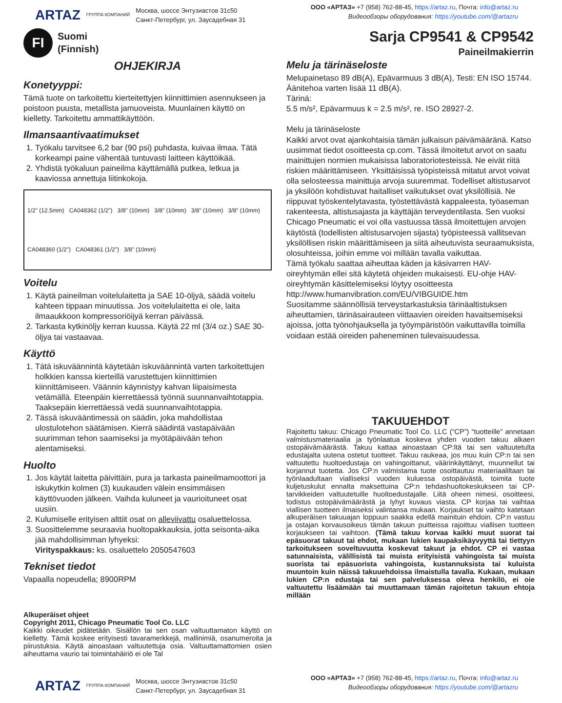ARTAZ ГРУППА КОМПАНИЙ
Москва, шоссе Энтузиастов 31с50
Санкт-Петербург, ул. Заусадебная 31
ООО «АРТАЗ» +7 (958) 762-88-45, https://artaz.ru, Почта: info@artaz.ru
Видеообзоры оборудования: https://youtube.com/@artazru
FI
Suomi
(Finnish)
Sarja CP9541 & CP9542
Paineilmakierrin
OHJEKIRJA
Konetyyppi:
Tämä tuote on tarkoitettu kierteitettyjen kiinnittimien asennukseen ja poistoon puusta, metallista jamuoveista. Muunlainen käyttö on kielletty. Tarkoitettu ammattikäyttöön.
Ilmansaantivaatimukset
1. Työkalu tarvitsee 6,2 bar (90 psi) puhdasta, kuivaa ilmaa. Tätä korkeampi paine vähentää tuntuvasti laitteen käyttöikää.
2. Yhdistä työkaluun paineilma käyttämällä putkea, letkua ja kaaviossa annettuja liitinkokoja.
1/2" (12.5mm) CA048362 (1/2") 3/8" (10mm) 3/8" (10mm) 3/8" (10mm) 3/8" (10mm) CA048360 (1/2") CA048361 (1/2") 3/8" (10mm)
Voitelu
1. Käytä paineilman voitelulaitetta ja SAE 10-öljyä, säädä voitelu kahteen tippaan minuutissa. Jos voitelulaitetta ei ole, laita ilmaaukkoon kompressoriöijyä kerran päivässä.
2. Tarkasta kytkinöljy kerran kuussa. Käytä 22 ml (3/4 oz.) SAE 30-öljya tai vastaavaa.
Käyttö
1. Tätä iskuväännintä käytetään iskuväännintä varten tarkoitettujen holkkien kanssa kierteillä varustettujen kiinnittimien kiinnittämiseen. Väännin käynnistyy kahvan liipaisimesta vetämällä. Eteenpäin kierrettäessä työnnä suunnanvaihtotappia. Taaksepäin kierrettäessä vedä suunnanvaihtotappia.
2. Tässä iskuvääntimessä on säädin, joka mahdollistaa ulostulotehon säätämisen. Kierrä säädintä vastapäivään suurimman tehon saamiseksi ja myötäpäivään tehon alentamiseksi.
Huolto
1. Jos käytät laitetta päivittäin, pura ja tarkasta paineilmamoottori ja iskukytkin kolmen (3) kuukauden välein ensimmäisen käyttövuoden jälkeen. Vaihda kuluneet ja vaurioituneet osat uusiin.
2. Kulumiselle erityisen alttiit osat on alleviivattu osaluettelossa.
3. Suosittelemme seuraavia huoltopakkauksia, jotta seisonta-aika jää mahdollisimman lyhyeksi:
Virityspakkaus: ks. osaluettelo 2050547603
Tekniset tiedot
Vapaalla nopeudella; 8900RPM
Alkuperäiset ohjeet
Copyright 2011, Chicago Pneumatic Tool Co. LLC
Kaikki oikeudet pidätetään. Sisällön tai sen osan valtuuttamaton käyttö on kielletty. Tämä koskee erityisesti tavaramerkkejä, mallinimiä, osanumeroita ja piirustuksia. Käytä ainoastaan valtuutettuja osia. Valtuuttamattomien osien aiheuttama vaurio tai toimintahäiriö ei ole Tal
Melu ja tärinäseloste
Melupainetaso 89 dB(A), Epävarmuus 3 dB(A), Testi: EN ISO 15744. Äänitehoa varten lisää 11 dB(A).
Tärinä:
5.5 m/s², Epävarmuus k = 2.5 m/s², re. ISO 28927-2.
Melu ja tärinäseloste
Kaikki arvot ovat ajankohtaisia tämän julkaisun päivämääränä. Katso uusimmat tiedot osoitteesta cp.com. Tässä ilmoitetut arvot on saatu mainittujen normien mukaisissa laboratoriotesteissä. Ne eivät riitä riskien määrittämiseen. Yksittäisissä työpisteissä mitatut arvot voivat olla selosteessa mainittuja arvoja suuremmat. Todelliset altistusarvot ja yksilöön kohdistuvat haitalliset vaikutukset ovat yksilöllisiä. Ne riippuvat työskentelytavasta, työstettävästä kappaleesta, työaseman rakenteesta, altistusajasta ja käyttäjän terveydentilasta. Sen vuoksi Chicago Pneumatic ei voi olla vastuussa tässä ilmoitettujen arvojen käytöstä (todellisten altistusarvojen sijasta) työpisteessä vallitsevan yksilöllisen riskin määrittämiseen ja siitä aiheutuvista seuraamuksista, olosuhteissa, joihin emme voi millään tavalla vaikuttaa.
Tämä työkalu saattaa aiheuttaa käden ja käsivarren HAV-oireyhtymän ellei sitä käytetä ohjeiden mukaisesti. EU-ohje HAV-oireyhtymän käsittelemiseksi löytyy osoitteesta http://www.humanvibration.com/EU/VIBGUIDE.htm
Suositamme säännöllisiä terveystarkastuksia tärinäaltistuksen aiheuttamien, tärinäsairauteen viittaavien oireiden havaitsemiseksi ajoissa, jotta työnohjauksella ja työympäristöön vaikuttavilla toimilla voidaan estää oireiden paheneminen tulevaisuudessa.
TAKUUEHDOT
Rajoitettu takuu: Chicago Pneumatic Tool Co. LLC (“CP”) “tuotteille” annetaan valmistusmateriaalia ja työnlaatua koskeva yhden vuoden takuu alkaen ostopäivämäärästä. Takuu kattaa ainoastaan CP:ltä tai sen valtuutetulta edustajalta uutena ostetut tuotteet. Takuu raukeaa, jos muu kuin CP:n tai sen valtuutettu huoltoedustaja on vahingoittanut, väärinkäyttänyt, muunnellut tai korjannut tuotetta. Jos CP:n valmistama tuote osoittautuu materiaaliltaan tai työnlaadultaan vialliseksi vuoden kuluessa ostopäivästä, toimita tuote kuljetuskulut ennalta maksettuina CP:n tehdashuoltokeskukseen tai CP-tarvikkeiden valtuutetuille huoltoedustajalle. Liitä oheen nimesi, osoitteesi, todistus ostopäivämäärästä ja lyhyt kuvaus viasta. CP korjaa tai vaihtaa viallisen tuotteen ilmaiseksi valintansa mukaan. Korjaukset tai vaihto katetaan alkuperäisen takuuajan loppuun saakka edellä mainituin ehdoin. CP:n vastuu ja ostajan korvausoikeus tämän takuun puitteissa rajoittuu viallisen tuotteen korjaukseen tai vaihtoon. (Tämä takuu korvaa kaikki muut suorat tai epäsuorat takuut tai ehdot, mukaan lukien kaupaksikäyvyyttä tai tiettyyn tarkoitukseen soveltuvuutta koskevat takuut ja ehdot. CP ei vastaa satunnaisista, välillisistä tai muista erityisistä vahingoista tai muista suorista tai epäsuorista vahingoista, kustannuksista tai kuluista muuntoin kuin näissä takuuehdoissa ilmaistulla tavalla. Kukaan, mukaan lukien CP:n edustaja tai sen palveluksessa oleva henkilö, ei oie valtuutettu lisäämään tai muuttamaan tämän rajoitetun takuun ehtoja millään
ARTAZ ГРУППА КОМПАНИЙ
Москва, шоссе Энтузиастов 31с50
Санкт-Петербург, ул. Заусадебная 31
ООО «АРТАЗ» +7 (958) 762-88-45, https://artaz.ru, Почта: info@artaz.ru
Видеообзоры оборудования: https://youtube.com/@artazru